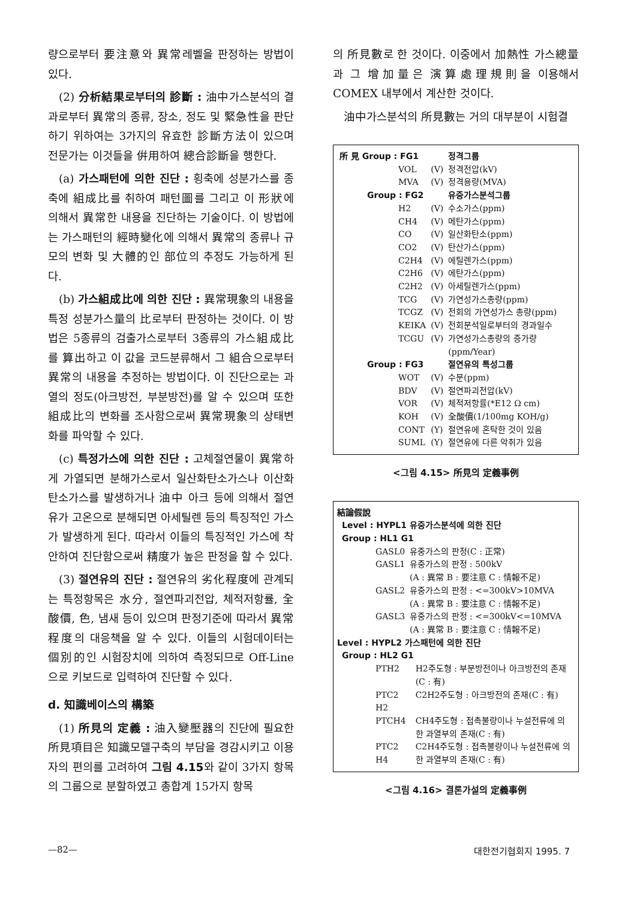량으로부터 要注意와 異常레벨을 판정하는 방법이 있다.
(2) 分析結果로부터의 診斷 : 油中가스분석의 결과로부터 異常의 종류, 장소, 정도 및 緊急性을 판단하기 위하여는 3가지의 유효한 診斷方法이 있으며 전문가는 이것들을 倂用하여 總合診斷을 행한다.
(a) 가스패턴에 의한 진단 : 횡축에 성분가스를 종축에 組成比를 취하여 패턴圖를 그리고 이 形狀에 의해서 異常한 내용을 진단하는 기술이다. 이 방법에는 가스패턴의 經時變化에 의해서 異常의 종류나 규모의 변화 및 大體的인 部位의 추정도 가능하게 된다.
(b) 가스組成比에 의한 진단 : 異常現象의 내용을 특정 성분가스量의 比로부터 판정하는 것이다. 이 방법은 5종류의 검출가스로부터 3종류의 가스組成比를 算出하고 이 값을 코드분류해서 그 組合으로부터 異常의 내용을 추정하는 방법이다. 이 진단으로는 과열의 정도(아크방전, 부분방전)를 알 수 있으며 또한 組成比의 변화를 조사함으로써 異常現象의 상태변화를 파악할 수 있다.
(c) 특정가스에 의한 진단 : 고체절연물이 異常하게 가열되면 분해가스로서 일산화탄소가스나 이산화탄소가스를 발생하거나 油中 아크 등에 의해서 절연유가 고온으로 분해되면 아세틸렌 등의 특징적인 가스가 발생하게 된다. 따라서 이들의 특징적인 가스에 착안하여 진단함으로써 精度가 높은 판정을 할 수 있다.
(3) 절연유의 진단 : 절연유의 劣化程度에 관계되는 특정항목은 水分, 절연파괴전압, 체적저항률, 全酸價, 色, 냄새 등이 있으며 판정기준에 따라서 異常 程度의 대응책을 알 수 있다. 이들의 시험데이터는 個別的인 시험장치에 의하여 측정되므로 Off-Line으로 키보드로 입력하여 진단할 수 있다.
d. 知識베이스의 構築
(1) 所見의 定義 : 油入變壓器의 진단에 필요한 所見項目은 知識모델구축의 부담을 경감시키고 이용자의 편의를 고려하여 그림 4.15와 같이 3가지 항목의 그룹으로 분할하였고 총합계 15가지 항목
의 所見數로 한 것이다. 이중에서 加熱性 가스總量과 그 增加量은 演算處理規則을 이용해서 COMEX 내부에서 계산한 것이다.
油中가스분석의 所見數는 거의 대부분이 시험결
| 所 見 Group : FG1 | | | 정격그룹 |
| | VOL | (V) | 정격전압(kV) |
| | MVA | (V) | 정격용량(MVA) |
| Group : FG2 | | | 유중가스분석그룹 |
| | H2 | (V) | 수소가스(ppm) |
| | CH4 | (V) | 메탄가스(ppm) |
| | CO | (V) | 일산화탄소(ppm) |
| | CO2 | (V) | 탄산가스(ppm) |
| | C2H4 | (V) | 에틸렌가스(ppm) |
| | C2H6 | (V) | 에탄가스(ppm) |
| | C2H2 | (V) | 아세틸렌가스(ppm) |
| | TCG | (V) | 가연성가스총량(ppm) |
| | TCGZ | (V) | 전회의 가연성가스 총량(ppm) |
| | KEIKA | (V) | 전회분석일로부터의 경과일수 |
| | TCGU | (V) | 가연성가스총량의 증가량 (ppm/Year) |
| Group : FG3 | | | 절연유의 특성그룹 |
| | WOT | (V) | 수분(ppm) |
| | BDV | (V) | 절연파괴전압(kV) |
| | VOR | (V) | 체적저항률(*E12 Ω cm) |
| | KOH | (V) | 全酸價(1/100mg KOH/g) |
| | CONT | (Y) | 절연유에 혼탁한 것이 있음 |
| | SUML | (Y) | 절연유에 다른 악취가 있음 |
<그림 4.15> 所見의 定義事例
結論假說
Level : HYPL1 유중가스분석에 의한 진단
Group : HL1 G1
| GASL0 | 유중가스의 판정(C : 正常) |
| GASL1 | 유중가스의 판정 : 500kV (A : 異常 B : 要注意 C : 情報不足) |
| GASL2 | 유중가스의 판정 : <=300kV>10MVA (A : 異常 B : 要注意 C : 情報不足) |
| GASL3 | 유중가스의 판정 : <=300kV<=10MVA (A : 異常 B : 要注意 C : 情報不足) |
Level : HYPL2 가스패턴에 의한 진단
Group : HL2 G1
| PTH2 | H2주도형 : 부분방전이나 아크방전의 존재 (C : 有) |
| PTC2 H2 | C2H2주도형 : 아크방전의 존재(C : 有) |
| PTCH4 | CH4주도형 : 접촉불량이나 누설전류에 의한 과열부의 존재(C : 有) |
| PTC2 H4 | C2H4주도형 : 접촉불량이나 누설전류에 의한 과열부의 존재(C : 有) |
<그림 4.16> 결론가설의 定義事例
—82— 대한전기협회지 1995. 7